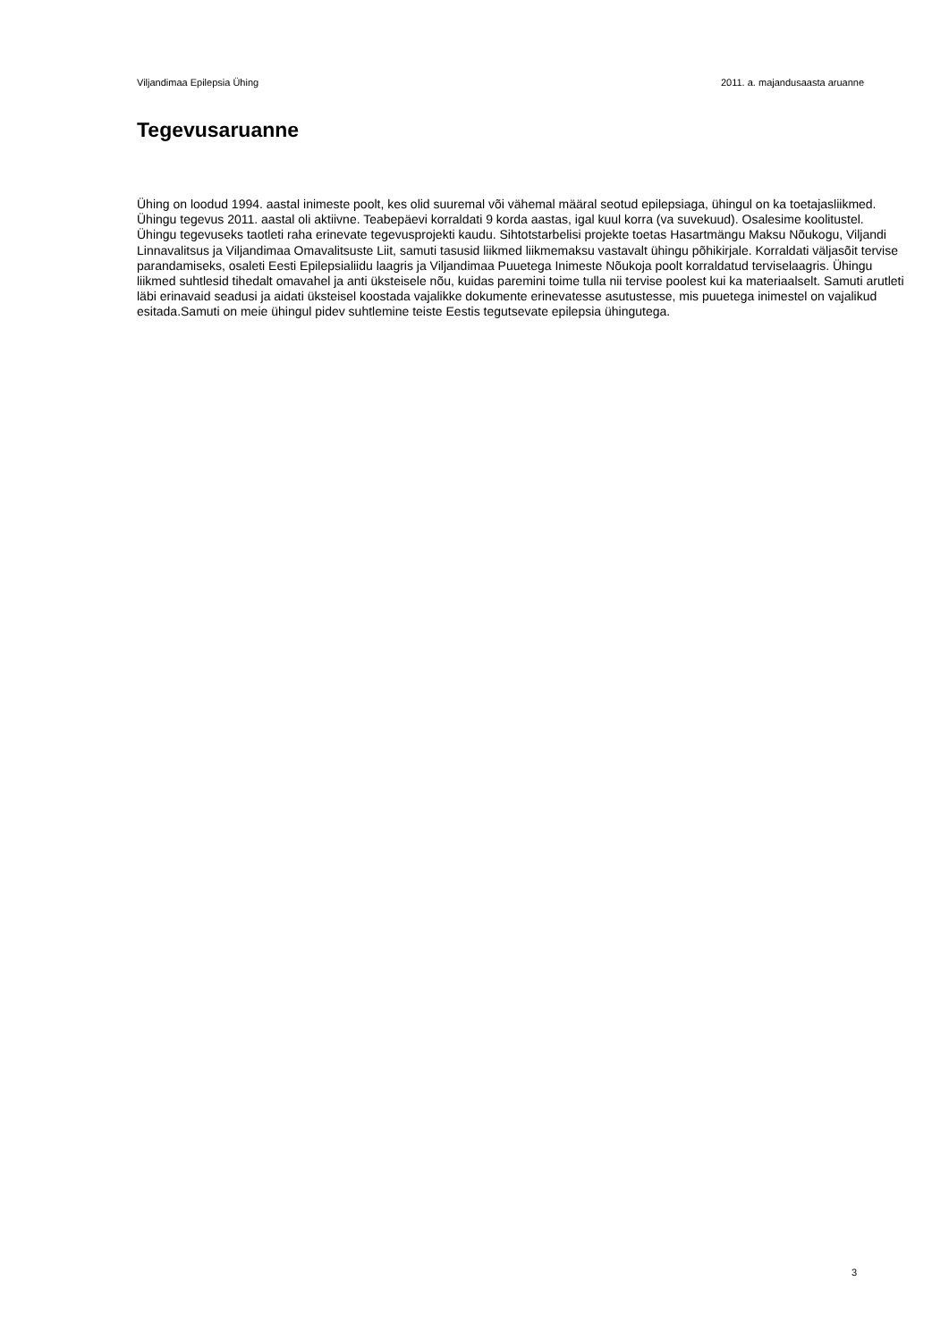Viljandimaa Epilepsia Ühing 2011. a. majandusaasta aruanne
Tegevusaruanne
Ühing on loodud 1994. aastal inimeste poolt, kes olid suuremal või vähemal määral seotud epilepsiaga, ühingul on ka toetajasliikmed. Ühingu tegevus 2011. aastal oli aktiivne. Teabepäevi korraldati 9 korda aastas, igal kuul korra (va suvekuud). Osalesime koolitustel. Ühingu tegevuseks taotleti raha erinevate tegevusprojekti kaudu. Sihtotstarbelisi projekte toetas Hasartmängu Maksu Nõukogu, Viljandi Linnavalitsus ja Viljandimaa Omavalitsuste Liit, samuti tasusid liikmed liikmemaksu vastavalt ühingu põhikirjale. Korraldati väljasõit tervise parandamiseks, osaleti Eesti Epilepsialiidu laagris ja Viljandimaa Puuetega Inimeste Nõukoja poolt korraldatud terviselaagris. Ühingu liikmed suhtlesid tihedalt omavahel ja anti üksteisele nõu, kuidas paremini toime tulla nii tervise poolest kui ka materiaalselt. Samuti arutleti läbi erinavaid seadusi ja aidati üksteisel koostada vajalikke dokumente erinevatesse asutustesse, mis puuetega inimestel on vajalikud esitada.Samuti on meie ühingul pidev suhtlemine teiste Eestis tegutsevate epilepsia ühingutega.
3